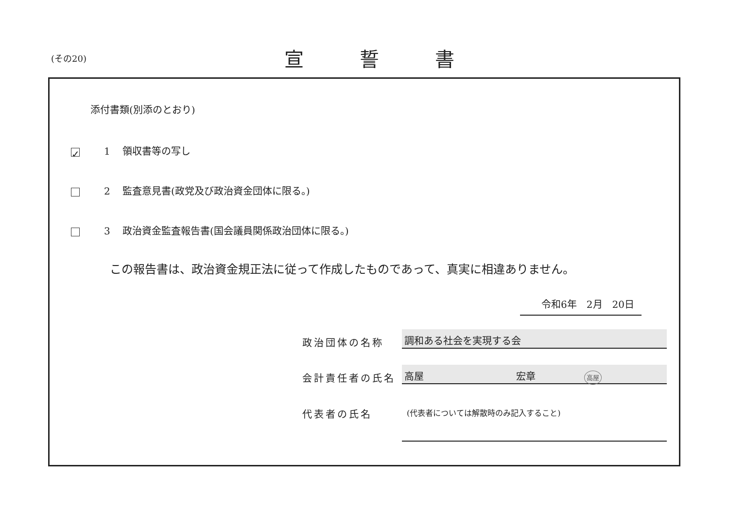(その20) 宣誓書
添付書類(別添のとおり)
✓ 1 領収書等の写し
2 監査意見書(政党及び政治資金団体に限る。)
3 政治資金監査報告書(国会議員関係政治団体に限る。)
この報告書は、政治資金規正法に従って作成したものであって、真実に相違ありません。
令和6年　2月　20日
政治団体の名称
調和ある社会を実現する会
会計責任者の氏名
高屋 宏章 高屋
代表者の氏名 (代表者については解散時のみ記入すること)